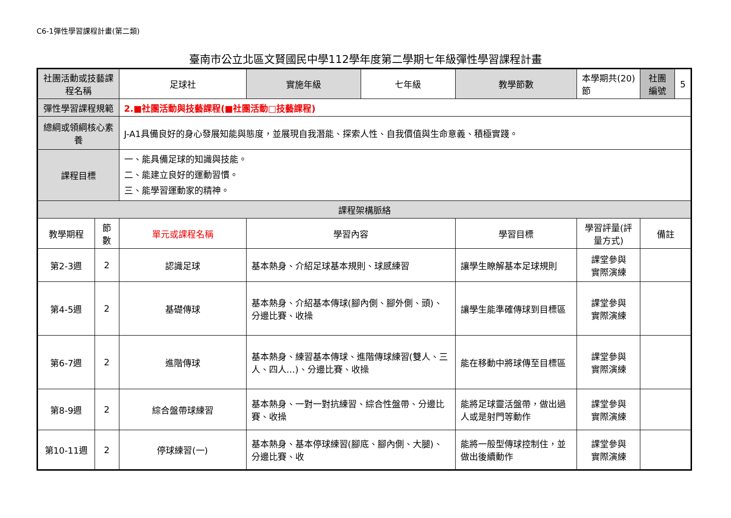C6-1彈性學習課程計畫(第二類)
臺南市公立北區文賢國民中學112學年度第二學期七年級彈性學習課程計畫
| 社團活動或技藝課程名稱 | | 足球社 | 實施年級 | 七年級 | 教學節數 | 本學期共(20)節 | 社團編號 | 5 |
| 彈性學習課程規範 | | 2.■社團活動與技藝課程(■社團活動□技藝課程) | | | | | | |
| 總綱或領綱核心素養 | | J-A1具備良好的身心發展知能與態度，並展現自我潛能、探索人性、自我價值與生命意義、積極實踐。 | | | | | | |
| 課程目標 | | 一、能具備足球的知識與技能。 二、能建立良好的運動習慣。 三、能學習運動家的精神。 | | | | | | |
| 課程架構脈絡 | | | | | | | | |
| 教學期程 | 節 數 | 單元或課程名稱 | 學習內容 | | 學習目標 | 學習評量(評量方式) | 備註 | |
| 第2-3週 | 2 | 認識足球 | 基本熱身、介紹足球基本規則、球感練習 | | 讓學生瞭解基本足球規則 | 課堂參與 實際演練 | | |
| 第4-5週 | 2 | 基礎傳球 | 基本熱身、介紹基本傳球(腳內側、腳外側、頭)、分邊比賽、收操 | | 讓學生能準確傳球到目標區 | 課堂參與 實際演練 | | |
| 第6-7週 | 2 | 進階傳球 | 基本熱身、練習基本傳球、進階傳球練習(雙人、三人、四人…)、分邊比賽、收操 | | 能在移動中將球傳至目標區 | 課堂參與 實際演練 | | |
| 第8-9週 | 2 | 綜合盤帶球練習 | 基本熱身、一對一對抗練習、綜合性盤帶、分邊比賽、收操 | | 能將足球靈活盤帶，做出過人或是射門等動作 | 課堂參與 實際演練 | | |
| 第10-11週 | 2 | 停球練習(一) | 基本熱身、基本停球練習(腳底、腳內側、大腿)、分邊比賽、收 | | 能將一般型傳球控制住，並做出後續動作 | 課堂參與 實際演練 | | |